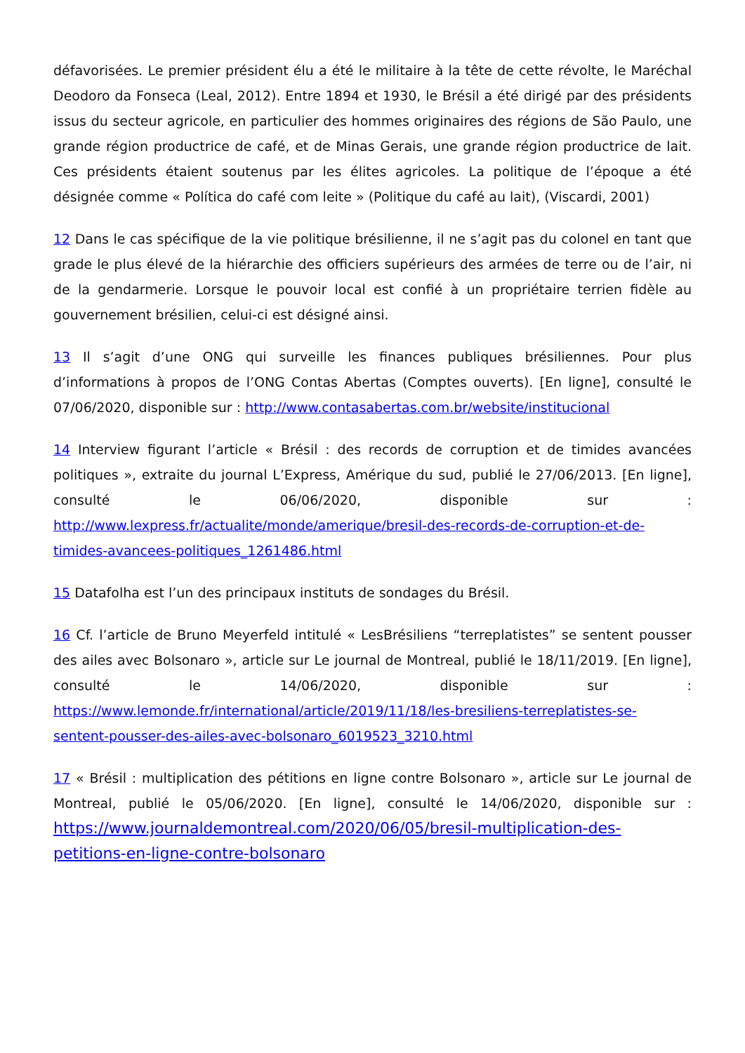défavorisées. Le premier président élu a été le militaire à la tête de cette révolte, le Maréchal Deodoro da Fonseca (Leal, 2012). Entre 1894 et 1930, le Brésil a été dirigé par des présidents issus du secteur agricole, en particulier des hommes originaires des régions de São Paulo, une grande région productrice de café, et de Minas Gerais, une grande région productrice de lait. Ces présidents étaient soutenus par les élites agricoles. La politique de l’époque a été désignée comme « Política do café com leite » (Politique du café au lait), (Viscardi, 2001)
12 Dans le cas spécifique de la vie politique brésilienne, il ne s’agit pas du colonel en tant que grade le plus élevé de la hiérarchie des officiers supérieurs des armées de terre ou de l’air, ni de la gendarmerie. Lorsque le pouvoir local est confié à un propriétaire terrien fidèle au gouvernement brésilien, celui-ci est désigné ainsi.
13 Il s’agit d’une ONG qui surveille les finances publiques brésiliennes. Pour plus d’informations à propos de l’ONG Contas Abertas (Comptes ouverts). [En ligne], consulté le 07/06/2020, disponible sur : http://www.contasabertas.com.br/website/institucional
14 Interview figurant l’article « Brésil : des records de corruption et de timides avancées politiques », extraite du journal L’Express, Amérique du sud, publié le 27/06/2013. [En ligne], consulté le 06/06/2020, disponible sur : http://www.lexpress.fr/actualite/monde/amerique/bresil-des-records-de-corruption-et-de-timides-avancees-politiques_1261486.html
15 Datafolha est l’un des principaux instituts de sondages du Brésil.
16 Cf. l’article de Bruno Meyerfeld intitulé « LesBrésiliens “terreplatistes” se sentent pousser des ailes avec Bolsonaro », article sur Le journal de Montreal, publié le 18/11/2019. [En ligne], consulté le 14/06/2020, disponible sur : https://www.lemonde.fr/international/article/2019/11/18/les-bresiliens-terreplatistes-se-sentent-pousser-des-ailes-avec-bolsonaro_6019523_3210.html
17 « Brésil : multiplication des pétitions en ligne contre Bolsonaro », article sur Le journal de Montreal, publié le 05/06/2020. [En ligne], consulté le 14/06/2020, disponible sur : https://www.journaldemontreal.com/2020/06/05/bresil-multiplication-des-petitions-en-ligne-contre-bolsonaro